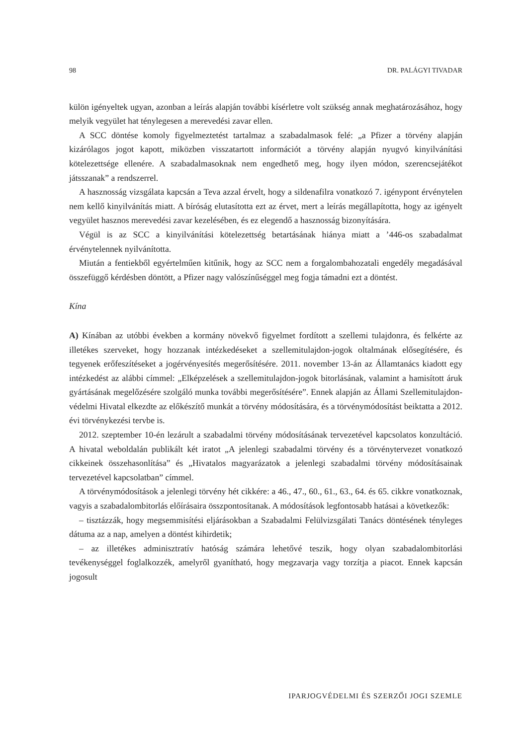98 DR. PALÁGYI TIVADAR
külön igényeltek ugyan, azonban a leírás alapján további kísérletre volt szükség annak meghatározásához, hogy melyik vegyület hat ténylegesen a merevedési zavar ellen.
A SCC döntése komoly figyelmeztetést tartalmaz a szabadalmasok felé: „a Pfizer a törvény alapján kizárólagos jogot kapott, miközben visszatartott információt a törvény alapján nyugvó kinyilvánítási kötelezettsége ellenére. A szabadalmasoknak nem engedhető meg, hogy ilyen módon, szerencsejátékot játsszanak” a rendszerrel.
A hasznosság vizsgálata kapcsán a Teva azzal érvelt, hogy a sildenafilra vonatkozó 7. igénypont érvénytelen nem kellő kinyilvánítás miatt. A bíróság elutasította ezt az érvet, mert a leírás megállapította, hogy az igényelt vegyület hasznos merevedési zavar kezelésében, és ez elegendő a hasznosság bizonyítására.
Végül is az SCC a kinyilvánítási kötelezettség betartásának hiánya miatt a ’446-os szabadalmat érvénytelennek nyilvánította.
Miután a fentiekből egyértelműen kitűnik, hogy az SCC nem a forgalombahozatali engedély megadásával összefüggő kérdésben döntött, a Pfizer nagy valószínűséggel meg fogja támadni ezt a döntést.
Kína
A) Kínában az utóbbi években a kormány növekvő figyelmet fordított a szellemi tulajdonra, és felkérte az illetékes szerveket, hogy hozzanak intézkedéseket a szellemitulajdon-jogok oltalmának elősegítésére, és tegyenek erőfeszítéseket a jogérvényesítés megerősítésére. 2011. november 13-án az Államtanács kiadott egy intézkedést az alábbi címmel: „Elképzelések a szellemitulajdon-jogok bitorlásának, valamint a hamisított áruk gyártásának megelőzésére szolgáló munka további megerősítésére”. Ennek alapján az Állami Szellemitulajdon-védelmi Hivatal elkezdte az előkészítő munkát a törvény módosítására, és a törvénymódosítást beiktatta a 2012. évi törvénykezési tervbe is.
2012. szeptember 10-én lezárult a szabadalmi törvény módosításának tervezetével kapcsolatos konzultáció. A hivatal weboldalán publikált két iratot „A jelenlegi szabadalmi törvény és a törvénytervezet vonatkozó cikkeinek összehasonlítása” és „Hivatalos magyarázatok a jelenlegi szabadalmi törvény módosításainak tervezetével kapcsolatban” címmel.
A törvénymódosítások a jelenlegi törvény hét cikkére: a 46., 47., 60., 61., 63., 64. és 65. cikkre vonatkoznak, vagyis a szabadalombitorlás előírásaira összpontosítanak. A módosítások legfontosabb hatásai a következők:
– tisztázzák, hogy megsemmisítési eljárásokban a Szabadalmi Felülvizsgálati Tanács döntésének tényleges dátuma az a nap, amelyen a döntést kihirdetik;
– az illetékes adminisztratív hatóság számára lehetővé teszik, hogy olyan szabadalombitorlási tevékenységgel foglalkozzék, amelyről gyanítható, hogy megzavarja vagy torzítja a piacot. Ennek kapcsán jogosult
IPARJOGVÉDELMI ÉS SZERZŐI JOGI SZEMLE